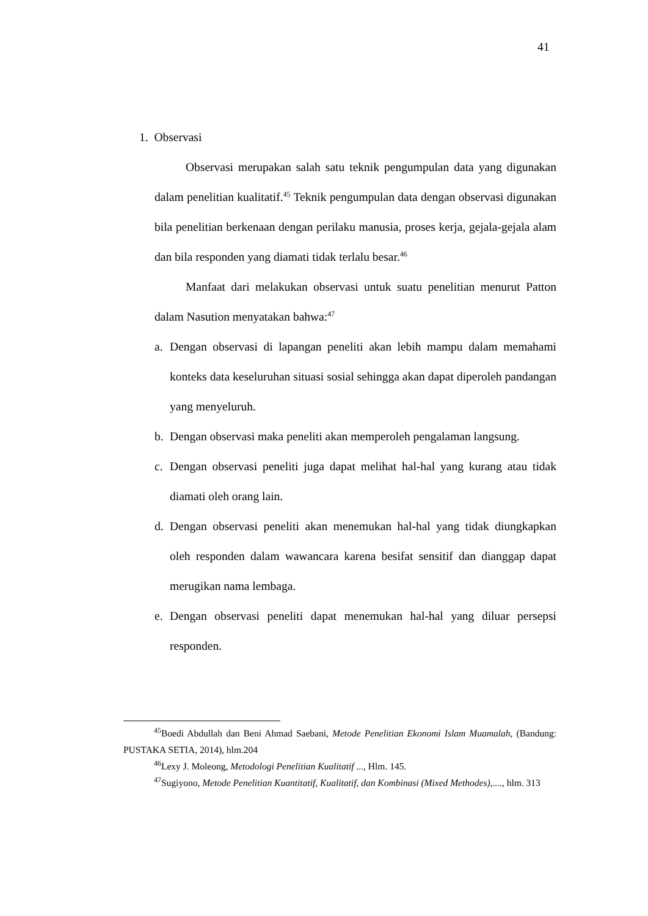41
1. Observasi
Observasi merupakan salah satu teknik pengumpulan data yang digunakan dalam penelitian kualitatif.<sup>45</sup> Teknik pengumpulan data dengan observasi digunakan bila penelitian berkenaan dengan perilaku manusia, proses kerja, gejala-gejala alam dan bila responden yang diamati tidak terlalu besar.<sup>46</sup>
Manfaat dari melakukan observasi untuk suatu penelitian menurut Patton dalam Nasution menyatakan bahwa:<sup>47</sup>
a. Dengan observasi di lapangan peneliti akan lebih mampu dalam memahami konteks data keseluruhan situasi sosial sehingga akan dapat diperoleh pandangan yang menyeluruh.
b. Dengan observasi maka peneliti akan memperoleh pengalaman langsung.
c. Dengan observasi peneliti juga dapat melihat hal-hal yang kurang atau tidak diamati oleh orang lain.
d. Dengan observasi peneliti akan menemukan hal-hal yang tidak diungkapkan oleh responden dalam wawancara karena besifat sensitif dan dianggap dapat merugikan nama lembaga.
e. Dengan observasi peneliti dapat menemukan hal-hal yang diluar persepsi responden.
<sup>45</sup> Boedi Abdullah dan Beni Ahmad Saebani, Metode Penelitian Ekonomi Islam Muamalah, (Bandung: PUSTAKA SETIA, 2014), hlm.204
<sup>46</sup> Lexy J. Moleong, Metodologi Penelitian Kualitatif ..., Hlm. 145.
<sup>47</sup> Sugiyono, Metode Penelitian Kuantitatif, Kualitatif, dan Kombinasi (Mixed Methodes),...., hlm. 313